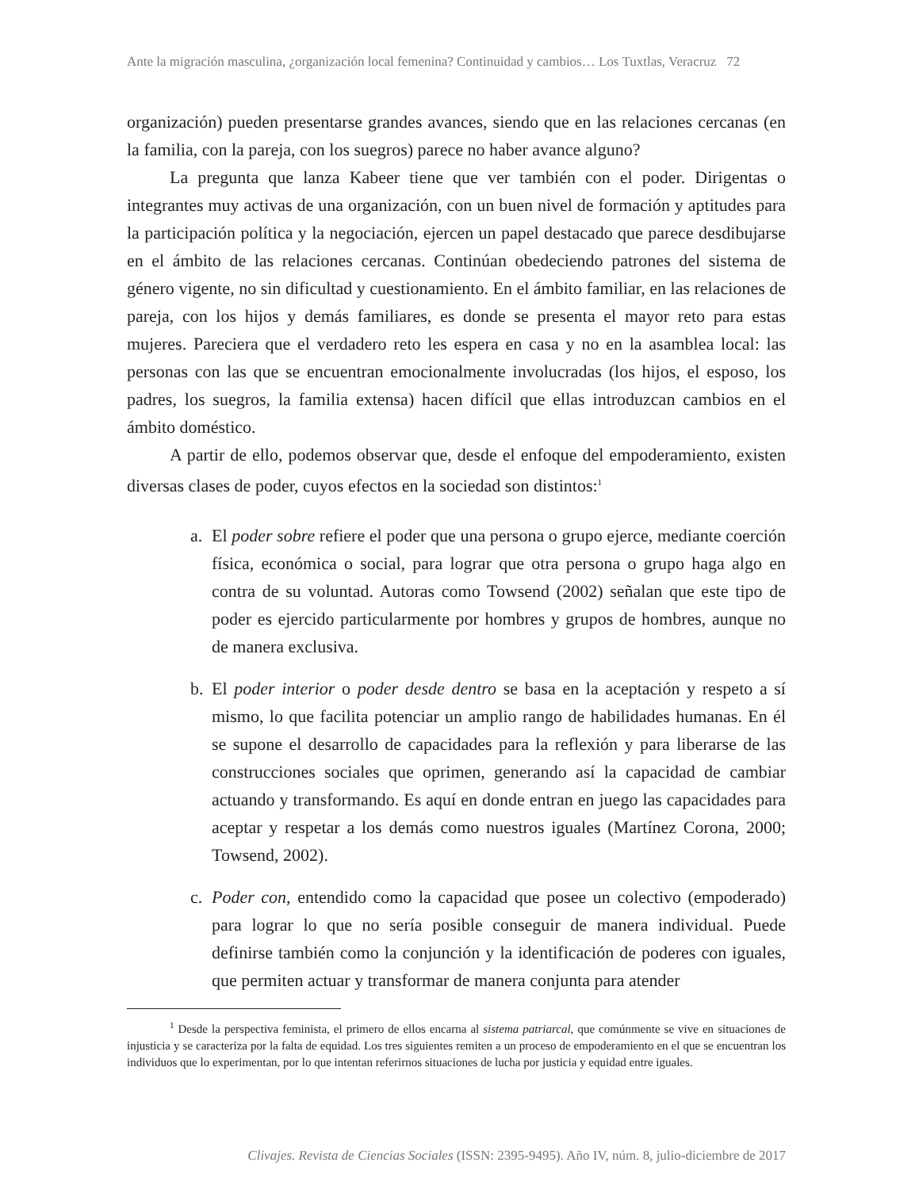Ante la migración masculina, ¿organización local femenina? Continuidad y cambios… Los Tuxtlas, Veracruz 72
organización) pueden presentarse grandes avances, siendo que en las relaciones cercanas (en la familia, con la pareja, con los suegros) parece no haber avance alguno?
La pregunta que lanza Kabeer tiene que ver también con el poder. Dirigentas o integrantes muy activas de una organización, con un buen nivel de formación y aptitudes para la participación política y la negociación, ejercen un papel destacado que parece desdibujarse en el ámbito de las relaciones cercanas. Continúan obedeciendo patrones del sistema de género vigente, no sin dificultad y cuestionamiento. En el ámbito familiar, en las relaciones de pareja, con los hijos y demás familiares, es donde se presenta el mayor reto para estas mujeres. Pareciera que el verdadero reto les espera en casa y no en la asamblea local: las personas con las que se encuentran emocionalmente involucradas (los hijos, el esposo, los padres, los suegros, la familia extensa) hacen difícil que ellas introduzcan cambios en el ámbito doméstico.
A partir de ello, podemos observar que, desde el enfoque del empoderamiento, existen diversas clases de poder, cuyos efectos en la sociedad son distintos:<sup>1</sup>
a. El poder sobre refiere el poder que una persona o grupo ejerce, mediante coerción física, económica o social, para lograr que otra persona o grupo haga algo en contra de su voluntad. Autoras como Towsend (2002) señalan que este tipo de poder es ejercido particularmente por hombres y grupos de hombres, aunque no de manera exclusiva.
b. El poder interior o poder desde dentro se basa en la aceptación y respeto a sí mismo, lo que facilita potenciar un amplio rango de habilidades humanas. En él se supone el desarrollo de capacidades para la reflexión y para liberarse de las construcciones sociales que oprimen, generando así la capacidad de cambiar actuando y transformando. Es aquí en donde entran en juego las capacidades para aceptar y respetar a los demás como nuestros iguales (Martínez Corona, 2000; Towsend, 2002).
c. Poder con, entendido como la capacidad que posee un colectivo (empoderado) para lograr lo que no sería posible conseguir de manera individual. Puede definirse también como la conjunción y la identificación de poderes con iguales, que permiten actuar y transformar de manera conjunta para atender
<sup>1</sup> Desde la perspectiva feminista, el primero de ellos encarna al sistema patriarcal, que comúnmente se vive en situaciones de injusticia y se caracteriza por la falta de equidad. Los tres siguientes remiten a un proceso de empoderamiento en el que se encuentran los individuos que lo experimentan, por lo que intentan referirnos situaciones de lucha por justicia y equidad entre iguales.
Clivajes. Revista de Ciencias Sociales (ISSN: 2395-9495). Año IV, núm. 8, julio-diciembre de 2017